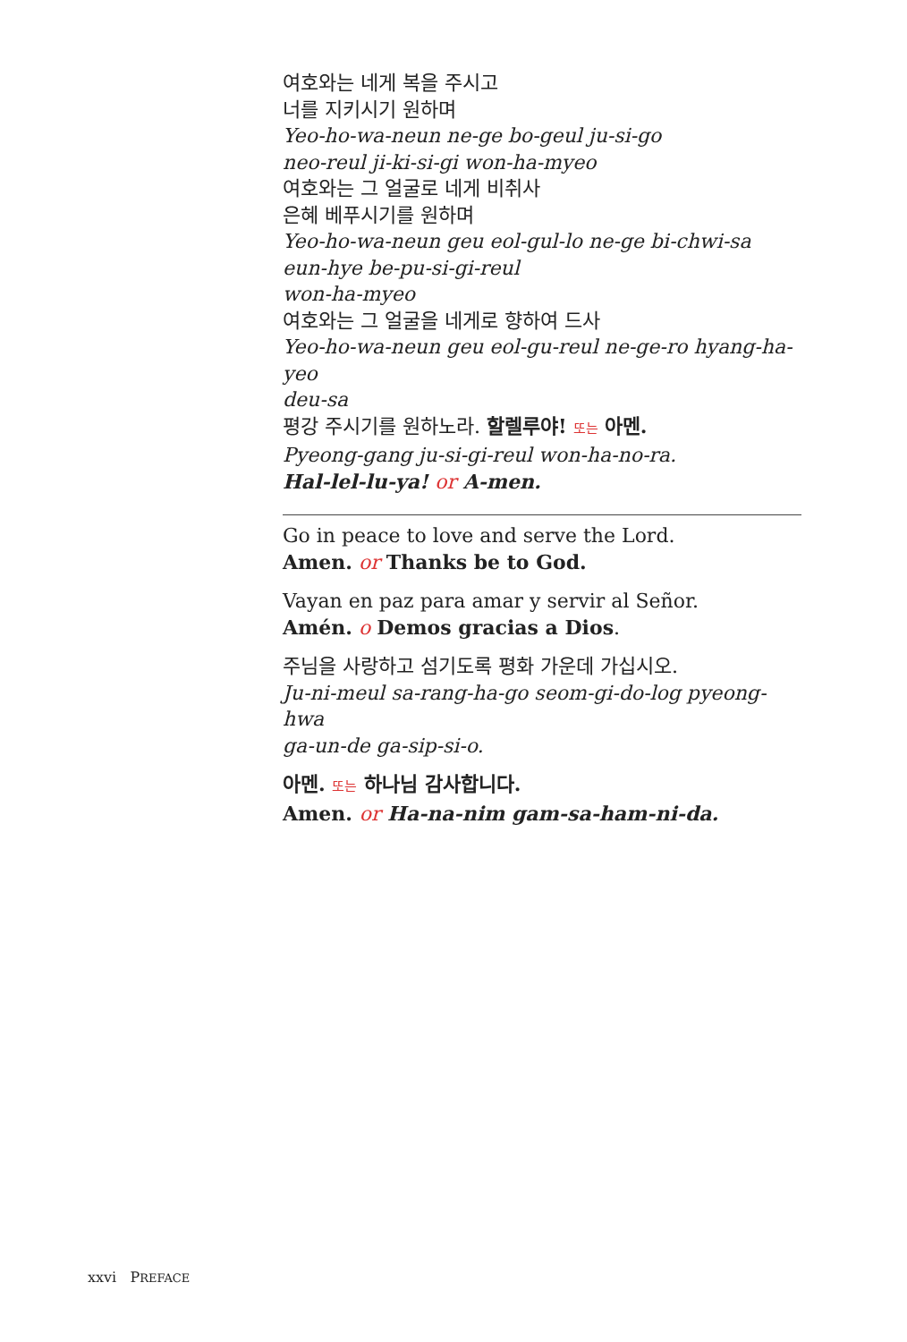여호와는 네게 복을 주시고
너를 지키시기 원하며
Yeo-ho-wa-neun ne-ge bo-geul ju-si-go
neo-reul ji-ki-si-gi won-ha-myeo
여호와는 그 얼굴로 네게 비취사
은혜 베푸시기를 원하며
Yeo-ho-wa-neun geu eol-gul-lo ne-ge bi-chwi-sa
eun-hye be-pu-si-gi-reul
won-ha-myeo
여호와는 그 얼굴을 네게로 향하여 드사
Yeo-ho-wa-neun geu eol-gu-reul ne-ge-ro hyang-ha-yeo
deu-sa
평강 주시기를 원하노라. 할렐루야! 또는 아멘.
Pyeong-gang ju-si-gi-reul won-ha-no-ra.
Hal-lel-lu-ya! or A-men.
Go in peace to love and serve the Lord.
Amen. or Thanks be to God.
Vayan en paz para amar y servir al Señor.
Amén. o Demos gracias a Dios.
주님을 사랑하고 섬기도록 평화 가운데 가십시오.
Ju-ni-meul sa-rang-ha-go seom-gi-do-log pyeong-hwa
ga-un-de ga-sip-si-o.
아멘. 또는 하나님 감사합니다.
Amen. or Ha-na-nim gam-sa-ham-ni-da.
xxvi PREFACE